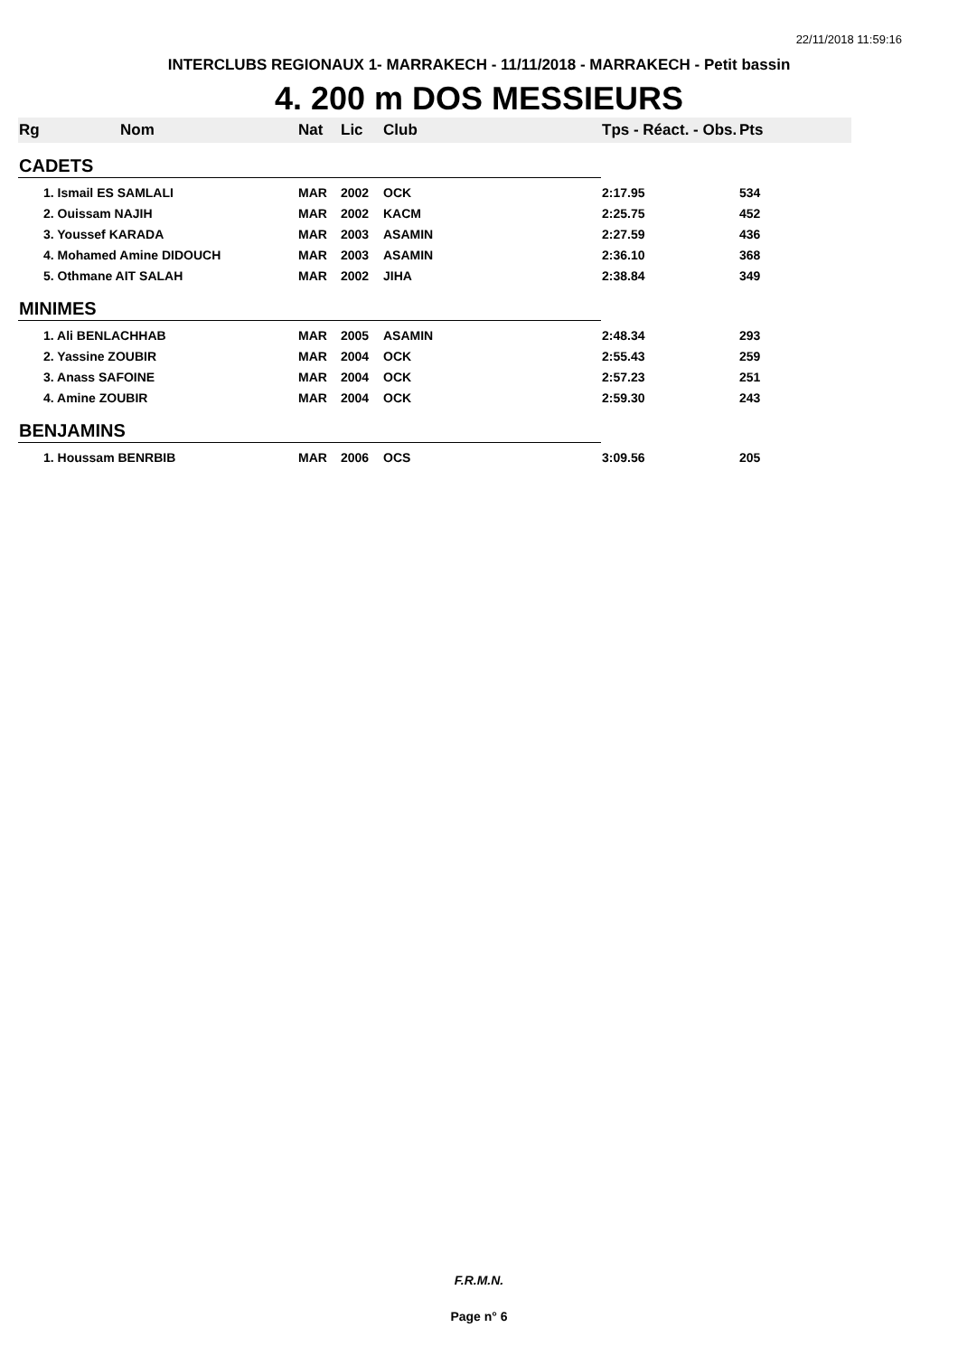22/11/2018 11:59:16
INTERCLUBS REGIONAUX 1- MARRAKECH - 11/11/2018 - MARRAKECH - Petit bassin
4. 200 m DOS MESSIEURS
| Rg | Nom | Nat | Lic | Club | Tps - Réact. - Obs. | Pts |
| --- | --- | --- | --- | --- | --- | --- |
| CADETS | | | | | | |
| 1. Ismail ES SAMLALI | | MAR | 2002 | OCK | 2:17.95 | 534 |
| 2. Ouissam NAJIH | | MAR | 2002 | KACM | 2:25.75 | 452 |
| 3. Youssef KARADA | | MAR | 2003 | ASAMIN | 2:27.59 | 436 |
| 4. Mohamed Amine DIDOUCH | | MAR | 2003 | ASAMIN | 2:36.10 | 368 |
| 5. Othmane AIT SALAH | | MAR | 2002 | JIHA | 2:38.84 | 349 |
| MINIMES | | | | | | |
| 1. Ali BENLACHHAB | | MAR | 2005 | ASAMIN | 2:48.34 | 293 |
| 2. Yassine ZOUBIR | | MAR | 2004 | OCK | 2:55.43 | 259 |
| 3. Anass SAFOINE | | MAR | 2004 | OCK | 2:57.23 | 251 |
| 4. Amine ZOUBIR | | MAR | 2004 | OCK | 2:59.30 | 243 |
| BENJAMINS | | | | | | |
| 1. Houssam BENRBIB | | MAR | 2006 | OCS | 3:09.56 | 205 |
F.R.M.N.
Page n° 6